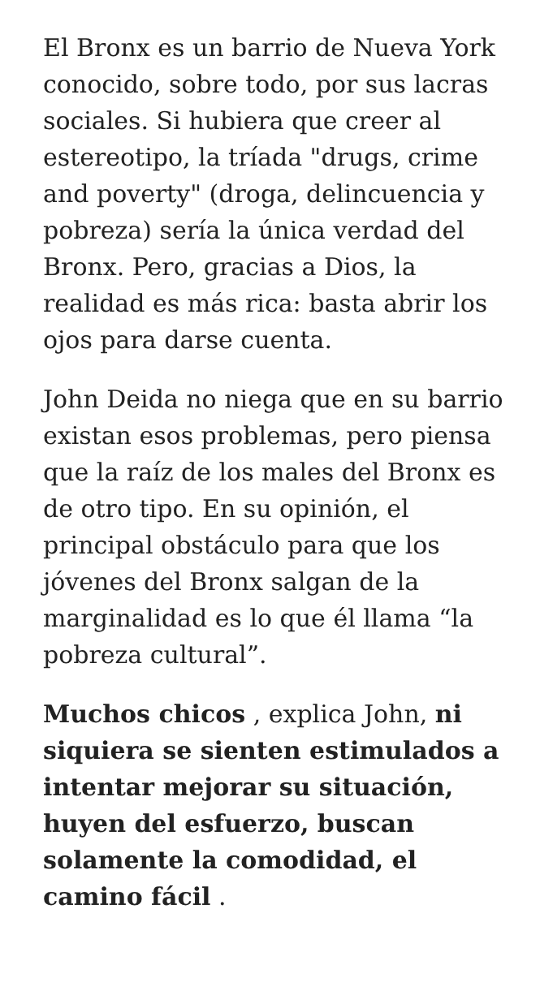El Bronx es un barrio de Nueva York conocido, sobre todo, por sus lacras sociales. Si hubiera que creer al estereotipo, la tríada "drugs, crime and poverty" (droga, delincuencia y pobreza) sería la única verdad del Bronx. Pero, gracias a Dios, la realidad es más rica: basta abrir los ojos para darse cuenta.
John Deida no niega que en su barrio existan esos problemas, pero piensa que la raíz de los males del Bronx es de otro tipo. En su opinión, el principal obstáculo para que los jóvenes del Bronx salgan de la marginalidad es lo que él llama “la pobreza cultural”.
Muchos chicos , explica John, ni siquiera se sienten estimulados a intentar mejorar su situación, huyen del esfuerzo, buscan solamente la comodidad, el camino fácil .